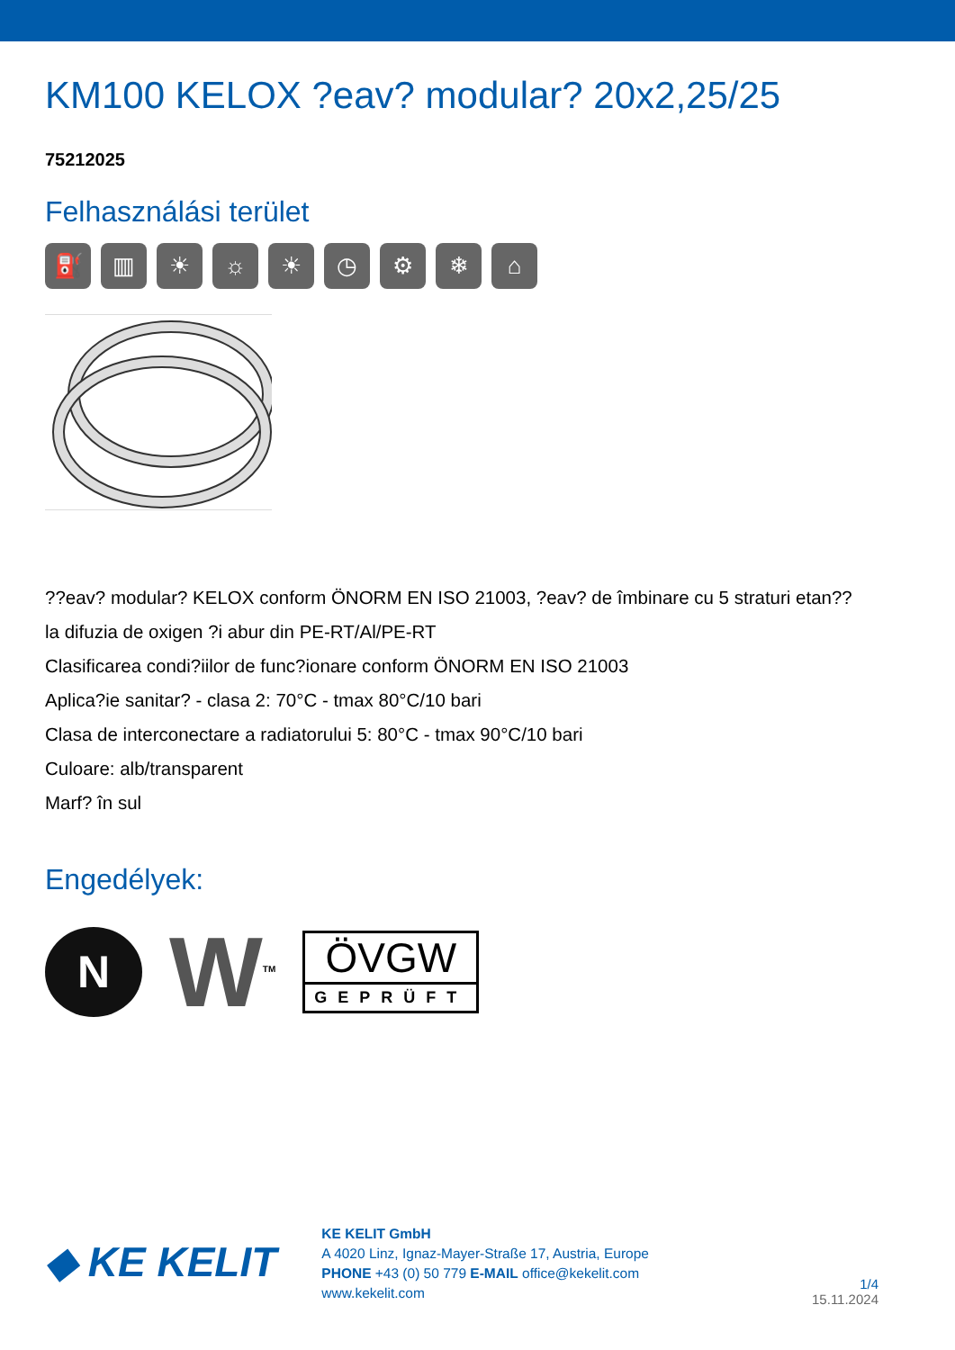KM100 KELOX ?eav? modular? 20x2,25/25
75212025
Felhasználási terület
⛽ ▥ ☀ ☼ ☀ ◷ ⚙ ❄ ⌂
??eav? modular? KELOX conform ÖNORM EN ISO 21003, ?eav? de îmbinare cu 5 straturi etan??
la difuzia de oxigen ?i abur din PE-RT/Al/PE-RT
Clasificarea condi?iilor de func?ionare conform ÖNORM EN ISO 21003
Aplica?ie sanitar? - clasa 2: 70°C - tmax 80°C/10 bari
Clasa de interconectare a radiatorului 5: 80°C - tmax 90°C/10 bari
Culoare: alb/transparent
Marf? în sul
Engedélyek:
N
W<sup>TM</sup>
ÖVGW
GEPRÜFT
◆ KE KELIT
KE KELIT GmbH
A 4020 Linz, Ignaz-Mayer-Straße 17, Austria, Europe
PHONE +43 (0) 50 779 E-MAIL office@kekelit.com
www.kekelit.com
1/4
15.11.2024